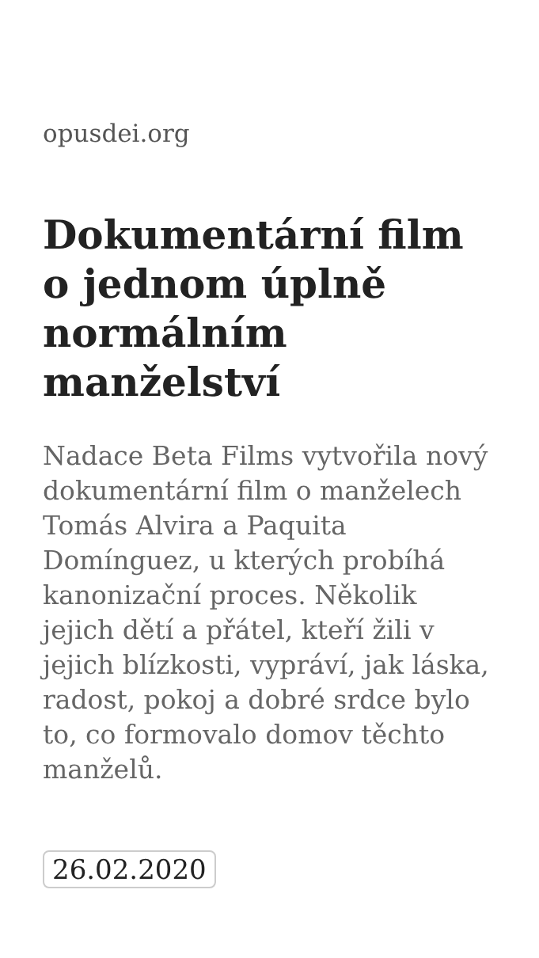opusdei.org
Dokumentární film o jednom úplně normálním manželství
Nadace Beta Films vytvořila nový dokumentární film o manželech Tomás Alvira a Paquita Domínguez, u kterých probíhá kanonizační proces. Několik jejich dětí a přátel, kteří žili v jejich blízkosti, vypráví, jak láska, radost, pokoj a dobré srdce bylo to, co formovalo domov těchto manželů.
26.02.2020